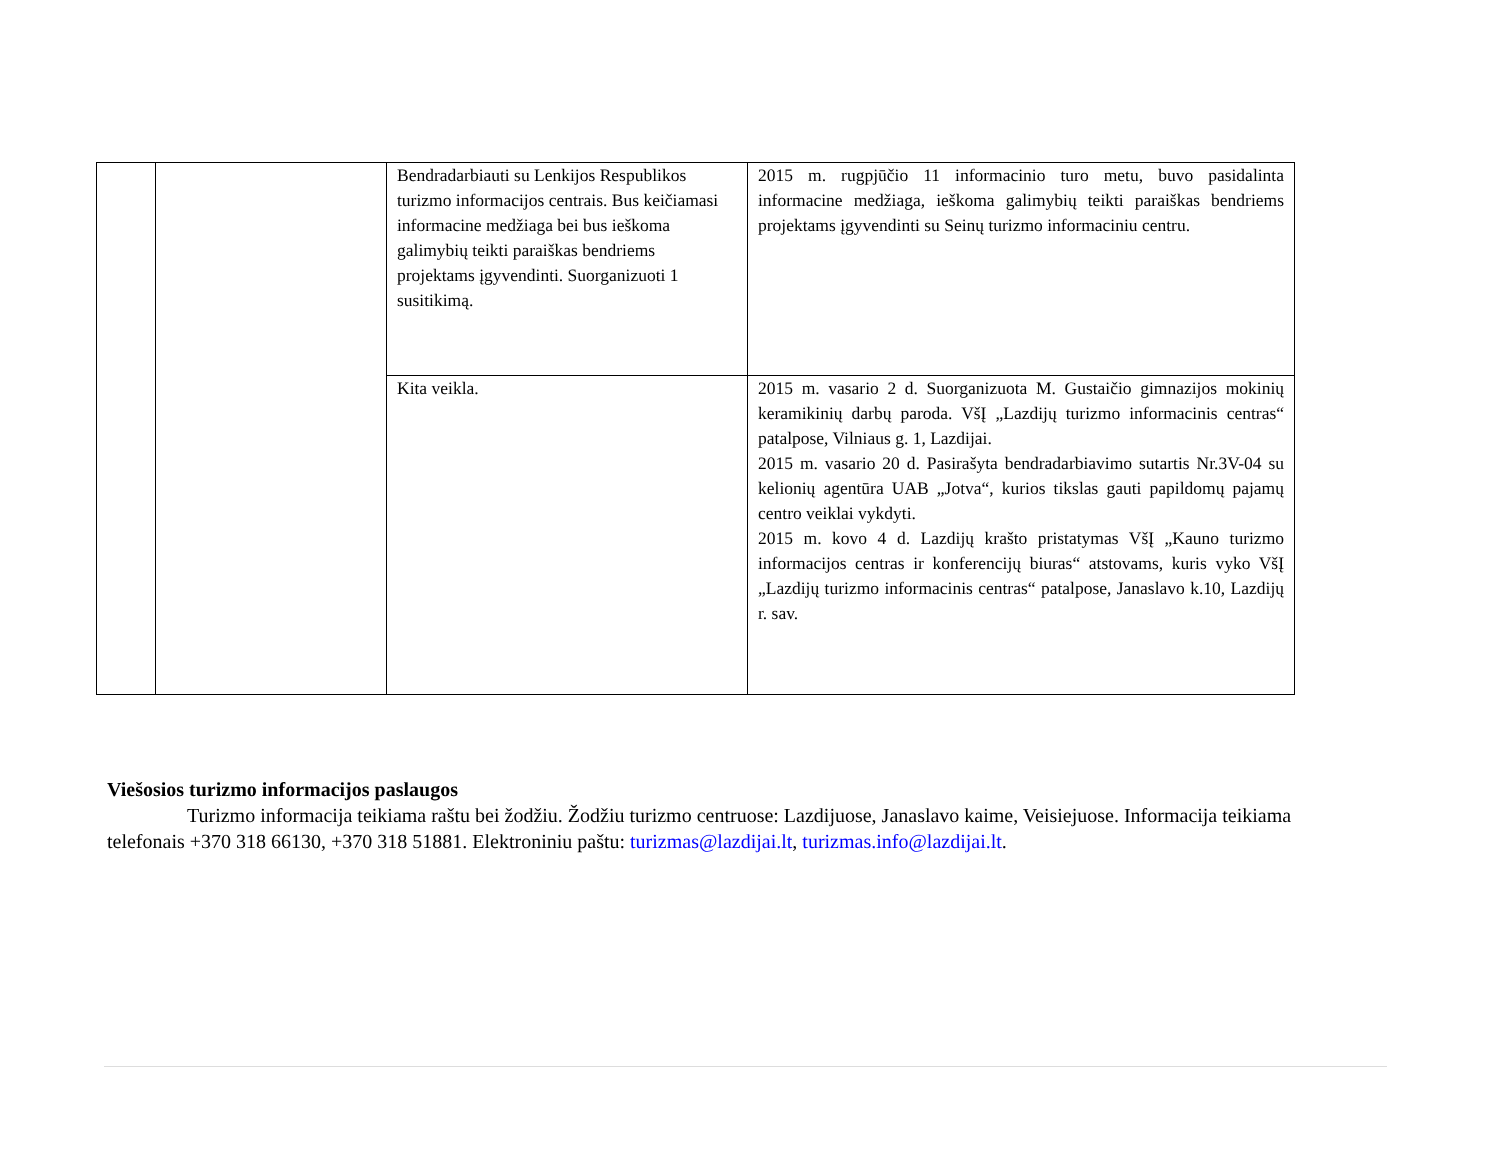| | | Bendradarbiauti su Lenkijos Respublikos turizmo informacijos centrais. Bus keičiamasi informacine medžiaga bei bus ieškoma galimybių teikti paraiškas bendriems projektams įgyvendinti. Suorganizuoti 1 susitikimą. | 2015 m. rugpjūčio 11 informacinio turo metu, buvo pasidalinta informacine medžiaga, ieškoma galimybių teikti paraiškas bendriems projektams įgyvendinti su Seinų turizmo informaciniu centru. |
| | | Kita veikla. | 2015 m. vasario 2 d. Suorganizuota M. Gustaičio gimnazijos mokinių keramikinių darbų paroda. VšĮ „Lazdijų turizmo informacinis centras“ patalpose, Vilniaus g. 1, Lazdijai. 2015 m. vasario 20 d. Pasirašyta bendradarbiavimo sutartis Nr.3V-04 su kelionių agentūra UAB „Jotva“, kurios tikslas gauti papildomų pajamų centro veiklai vykdyti. 2015 m. kovo 4 d. Lazdijų krašto pristatymas VšĮ „Kauno turizmo informacijos centras ir konferencijų biuras“ atstovams, kuris vyko VšĮ „Lazdijų turizmo informacinis centras“ patalpose, Janaslavo k.10, Lazdijų r. sav. |
Viešosios turizmo informacijos paslaugos
Turizmo informacija teikiama raštu bei žodžiu. Žodžiu turizmo centruose: Lazdijuose, Janaslavo kaime, Veisiejuose. Informacija teikiama telefonais +370 318 66130, +370 318 51881. Elektroniniu paštu: turizmas@lazdijai.lt, turizmas.info@lazdijai.lt.